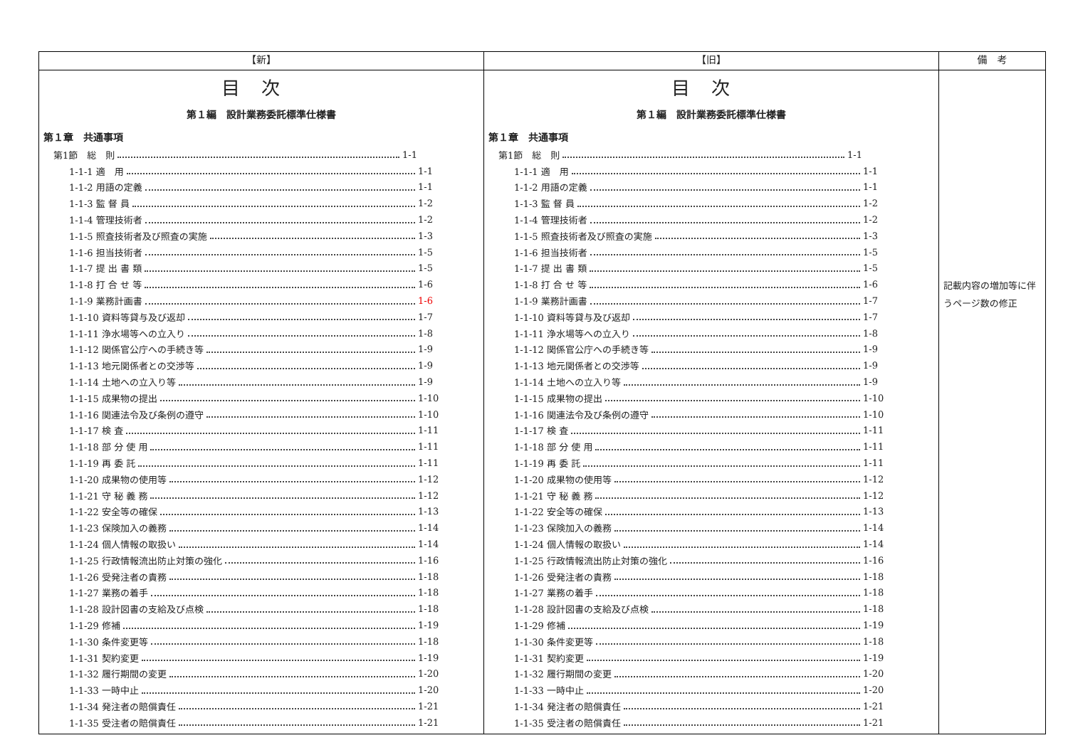| 【新】 | 【旧】 | 備 考 |
| --- | --- | --- |
| 目次 第１編 設計業務委託標準仕様書 第１章 共通事項 第1節 総 則 1-1 1-1-1 適 用 1-1 1-1-2 用語の定義 1-1 1-1-3 監 督 員 1-2 1-1-4 管理技術者 1-2 1-1-5 照査技術者及び照査の実施 1-3 1-1-6 担当技術者 1-5 1-1-7 提 出 書 類 1-5 1-1-8 打 合 せ 等 1-6 1-1-9 業務計画書 1-6 1-1-10 資料等貸与及び返却 1-7 1-1-11 浄水場等への立入り 1-8 1-1-12 関係官公庁への手続き等 1-9 1-1-13 地元関係者との交渉等 1-9 1-1-14 土地への立入り等 1-9 1-1-15 成果物の提出 1-10 1-1-16 関連法令及び条例の遵守 1-10 1-1-17 検 査 1-11 1-1-18 部 分 使 用 1-11 1-1-19 再 委 託 1-11 1-1-20 成果物の使用等 1-12 1-1-21 守 秘 義 務 1-12 1-1-22 安全等の確保 1-13 1-1-23 保険加入の義務 1-14 1-1-24 個人情報の取扱い 1-14 1-1-25 行政情報流出防止対策の強化 1-16 1-1-26 受発注者の責務 1-18 1-1-27 業務の着手 1-18 1-1-28 設計図書の支給及び点検 1-18 1-1-29 修補 1-19 1-1-30 条件変更等 1-18 1-1-31 契約変更 1-19 1-1-32 履行期間の変更 1-20 1-1-33 一時中止 1-20 1-1-34 発注者の賠償責任 1-21 1-1-35 受注者の賠償責任 1-21 | 目次 第１編 設計業務委託標準仕様書 第１章 共通事項 第1節 総 則 1-1 1-1-1 適 用 1-1 1-1-2 用語の定義 1-1 1-1-3 監 督 員 1-2 1-1-4 管理技術者 1-2 1-1-5 照査技術者及び照査の実施 1-3 1-1-6 担当技術者 1-5 1-1-7 提 出 書 類 1-5 1-1-8 打 合 せ 等 1-6 1-1-9 業務計画書 1-7 1-1-10 資料等貸与及び返却 1-7 1-1-11 浄水場等への立入り 1-8 1-1-12 関係官公庁への手続き等 1-9 1-1-13 地元関係者との交渉等 1-9 1-1-14 土地への立入り等 1-9 1-1-15 成果物の提出 1-10 1-1-16 関連法令及び条例の遵守 1-10 1-1-17 検 査 1-11 1-1-18 部 分 使 用 1-11 1-1-19 再 委 託 1-11 1-1-20 成果物の使用等 1-12 1-1-21 守 秘 義 務 1-12 1-1-22 安全等の確保 1-13 1-1-23 保険加入の義務 1-14 1-1-24 個人情報の取扱い 1-14 1-1-25 行政情報流出防止対策の強化 1-16 1-1-26 受発注者の責務 1-18 1-1-27 業務の着手 1-18 1-1-28 設計図書の支給及び点検 1-18 1-1-29 修補 1-19 1-1-30 条件変更等 1-18 1-1-31 契約変更 1-19 1-1-32 履行期間の変更 1-20 1-1-33 一時中止 1-20 1-1-34 発注者の賠償責任 1-21 1-1-35 受注者の賠償責任 1-21 | 記載内容の増加等に伴うページ数の修正 |